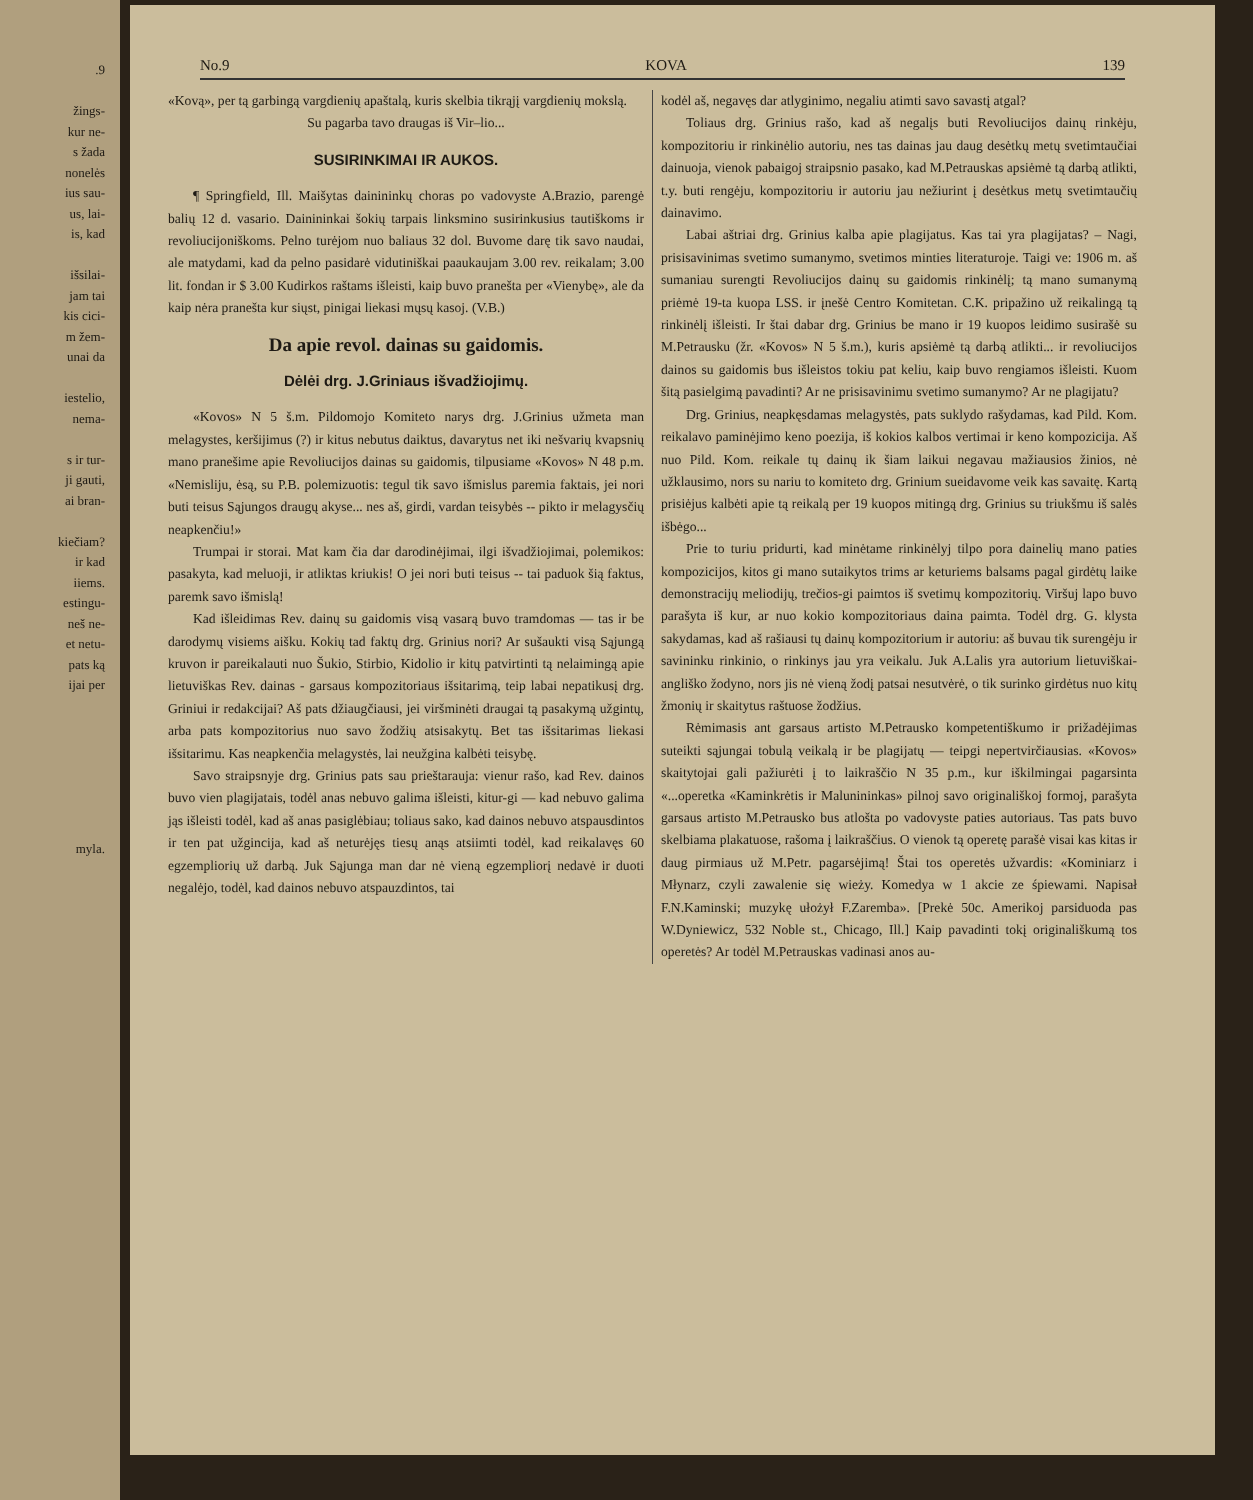.9
žings-
kur ne-
s žada
nonelės
ius sau-
us, lai-
is, kad
išsilai-
jam tai
kis cici-
m žem-
unai da
iestelio,
nema-
s ir tur-
ji gauti,
ai bran-
kiečiam?
ir kad
iiems.
estingu-
neš ne-
et netu-
pats ką
ijai per
myla.
No.9 KOVA 139
«Kovą», per tą garbingą vargdienių apaštalą, kuris skelbia tikrąjį vargdienių mokslą.
Su pagarba tavo draugas iš Vir–lio...
SUSIRINKIMAI IR AUKOS.
¶ Springfield, Ill. Maišytas dainininkų choras po vadovyste A.Brazio, parengė balių 12 d. vasario. Dainininkai šokių tarpais linksmino susirinkusius tautiškoms ir revoliucijoniškoms. Pelno turėjom nuo baliaus 32 dol. Buvome darę tik savo naudai, ale matydami, kad da pelno pasidarė vidutiniškai paaukaujam 3.00 rev. reikalam; 3.00 lit. fondan ir $ 3.00 Kudirkos raštams išleisti, kaip buvo pranešta per «Vienybę», ale da kaip nėra pranešta kur siųst, pinigai liekasi mųsų kasoj. (V.B.)
Da apie revol. dainas su gaidomis.
Dėlėi drg. J.Griniaus išvadžiojimų.
«Kovos» N 5 š.m. Pildomojo Komiteto narys drg. J.Grinius užmeta man melagystes, keršijimus (?) ir kitus nebutus daiktus, davarytus net iki nešvarių kvapsnių mano pranešime apie Revoliucijos dainas su gaidomis, tilpusiame «Kovos» N 48 p.m. «Nemisliju, ėsą, su P.B. polemizuotis: tegul tik savo išmislus paremia faktais, jei nori buti teisus Sąjungos draugų akyse... nes aš, girdi, vardan teisybės -- pikto ir melagysčių neapkenčiu!»
Trumpai ir storai. Mat kam čia dar darodinėjimai, ilgi išvadžiojimai, polemikos: pasakyta, kad meluoji, ir atliktas kriukis! O jei nori buti teisus -- tai paduok šią faktus, paremk savo išmislą!
Kad išleidimas Rev. dainų su gaidomis visą vasarą buvo tramdomas — tas ir be darodymų visiems aišku. Kokių tad faktų drg. Grinius nori? Ar sušaukti visą Sąjungą kruvon ir pareikalauti nuo Šukio, Stirbio, Kidolio ir kitų patvirtinti tą nelaimingą apie lietuviškas Rev. dainas - garsaus kompozitoriaus išsitarimą, teip labai nepatikusį drg. Griniui ir redakcijai? Aš pats džiaugčiausi, jei viršminėti draugai tą pasakymą užgintų, arba pats kompozitorius nuo savo žodžių atsisakytų. Bet tas išsitarimas liekasi išsitarimu. Kas neapkenčia melagystės, lai neužgina kalbėti teisybę.
Savo straipsnyje drg. Grinius pats sau prieštarauja: vienur rašo, kad Rev. dainos buvo vien plagijatais, todėl anas nebuvo galima išleisti, kitur-gi — kad nebuvo galima jąs išleisti todėl, kad aš anas pasiglėbiau; toliaus sako, kad dainos nebuvo atspausdintos ir ten pat užgincija, kad aš neturėjęs tiesų anąs atsiimti todėl, kad reikalavęs 60 egzempliorių už darbą. Juk Sąjunga man dar nė vieną egzempliorį nedavė ir duoti negalėjo, todėl, kad dainos nebuvo atspauzdintos, tai
kodėl aš, negavęs dar atlyginimo, negaliu atimti savo savastį atgal?
Toliaus drg. Grinius rašo, kad aš negalįs buti Revoliucijos dainų rinkėju, kompozitoriu ir rinkinėlio autoriu, nes tas dainas jau daug desėtkų metų svetimtaučiai dainuoja, vienok pabaigoj straipsnio pasako, kad M.Petrauskas apsiėmė tą darbą atlikti, t.y. buti rengėju, kompozitoriu ir autoriu jau nežiurint į desėtkus metų svetimtaučių dainavimo.
Labai aštriai drg. Grinius kalba apie plagijatus. Kas tai yra plagijatas? – Nagi, prisisavinimas svetimo sumanymo, svetimos minties literaturoje. Taigi ve: 1906 m. aš sumaniau surengti Revoliucijos dainų su gaidomis rinkinėlį; tą mano sumanymą priėmė 19-ta kuopa LSS. ir įnešė Centro Komitetan. C.K. pripažino už reikalingą tą rinkinėlį išleisti. Ir štai dabar drg. Grinius be mano ir 19 kuopos leidimo susirašė su M.Petrausku (žr. «Kovos» N 5 š.m.), kuris apsiėmė tą darbą atlikti... ir revoliucijos dainos su gaidomis bus išleistos tokiu pat keliu, kaip buvo rengiamos išleisti. Kuom šitą pasielgimą pavadinti? Ar ne prisisavinimu svetimo sumanymo? Ar ne plagijatu?
Drg. Grinius, neapkęsdamas melagystės, pats suklydo rašydamas, kad Pild. Kom. reikalavo paminėjimo keno poezija, iš kokios kalbos vertimai ir keno kompozicija. Aš nuo Pild. Kom. reikale tų dainų ik šiam laikui negavau mažiausios žinios, nė užklausimo, nors su nariu to komiteto drg. Grinium sueidavome veik kas savaitę. Kartą prisiėjus kalbėti apie tą reikalą per 19 kuopos mitingą drg. Grinius su triukšmu iš salės išbėgo...
Prie to turiu pridurti, kad minėtame rinkinėlyj tilpo pora dainelių mano paties kompozicijos, kitos gi mano sutaikytos trims ar keturiems balsams pagal girdėtų laike demonstracijų meliodijų, trečios-gi paimtos iš svetimų kompozitorių. Viršuj lapo buvo parašyta iš kur, ar nuo kokio kompozitoriaus daina paimta. Todėl drg. G. klysta sakydamas, kad aš rašiausi tų dainų kompozitorium ir autoriu: aš buvau tik surengėju ir savininku rinkinio, o rinkinys jau yra veikalu. Juk A.Lalis yra autorium lietuviškai-angliško žodyno, nors jis nė vieną žodį patsai nesutvėrė, o tik surinko girdėtus nuo kitų žmonių ir skaitytus raštuose žodžius.
Rėmimasis ant garsaus artisto M.Petrausko kompetentiškumo ir prižadėjimas suteikti sąjungai tobulą veikalą ir be plagijatų — teipgi nepertvirčiausias. «Kovos» skaitytojai gali pažiurėti į to laikraščio N 35 p.m., kur iškilmingai pagarsinta «...operetka «Kaminkrėtis ir Malunininkas» pilnoj savo originališkoj formoj, parašyta garsaus artisto M.Petrausko bus atlošta po vadovyste paties autoriaus. Tas pats buvo skelbiama plakatuose, rašoma į laikraščius. O vienok tą operetę parašė visai kas kitas ir daug pirmiaus už M.Petr. pagarsėjimą! Štai tos operetės užvardis: «Kominiarz i Młynarz, czyli zawalenie się wieży. Komedya w 1 akcie ze śpiewami. Napisał F.N.Kaminski; muzykę ułożył F.Zaremba». [Prekė 50c. Amerikoj parsiduoda pas W.Dyniewicz, 532 Noble st., Chicago, Ill.] Kaip pavadinti tokį originališkumą tos operetės? Ar todėl M.Petrauskas vadinasi anos au-